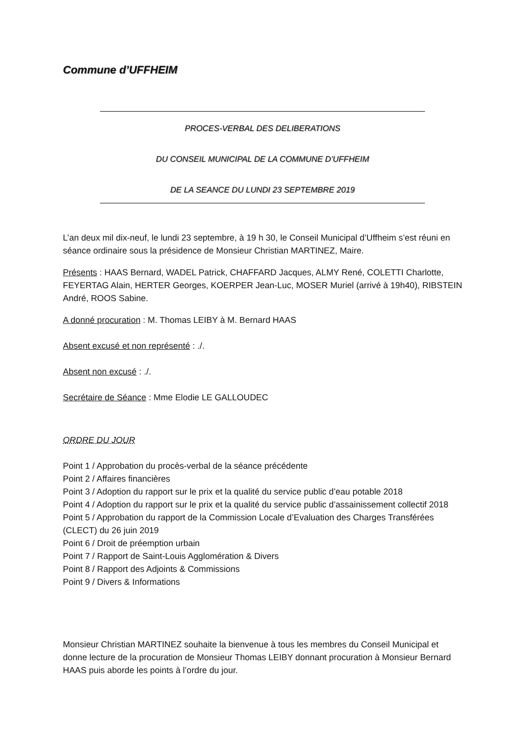Commune d’UFFHEIM
PROCES-VERBAL DES DELIBERATIONS
DU CONSEIL MUNICIPAL DE LA COMMUNE D’UFFHEIM
DE LA SEANCE DU LUNDI 23 SEPTEMBRE 2019
L’an deux mil dix-neuf, le lundi 23 septembre, à 19 h 30, le Conseil Municipal d’Uffheim s’est réuni en séance ordinaire sous la présidence de Monsieur Christian MARTINEZ, Maire.
Présents : HAAS Bernard, WADEL Patrick, CHAFFARD Jacques, ALMY René, COLETTI Charlotte, FEYERTAG Alain, HERTER Georges, KOERPER Jean-Luc, MOSER Muriel (arrivé à 19h40), RIBSTEIN André, ROOS Sabine.
A donné procuration : M. Thomas LEIBY à M. Bernard HAAS
Absent excusé et non représenté : ./.
Absent non excusé : ./.
Secrétaire de Séance : Mme Elodie LE GALLOUDEC
ORDRE DU JOUR
Point 1 / Approbation du procès-verbal de la séance précédente
Point 2 / Affaires financières
Point 3 / Adoption du rapport sur le prix et la qualité du service public d’eau potable 2018
Point 4 / Adoption du rapport sur le prix et la qualité du service public d’assainissement collectif 2018
Point 5 / Approbation du rapport de la Commission Locale d’Evaluation des Charges Transférées (CLECT) du 26 juin 2019
Point 6 / Droit de préemption urbain
Point 7 / Rapport de Saint-Louis Agglomération & Divers
Point 8 / Rapport des Adjoints & Commissions
Point 9 / Divers & Informations
Monsieur Christian MARTINEZ souhaite la bienvenue à tous les membres du Conseil Municipal et donne lecture de la procuration de Monsieur Thomas LEIBY donnant procuration à Monsieur Bernard HAAS puis aborde les points à l’ordre du jour.